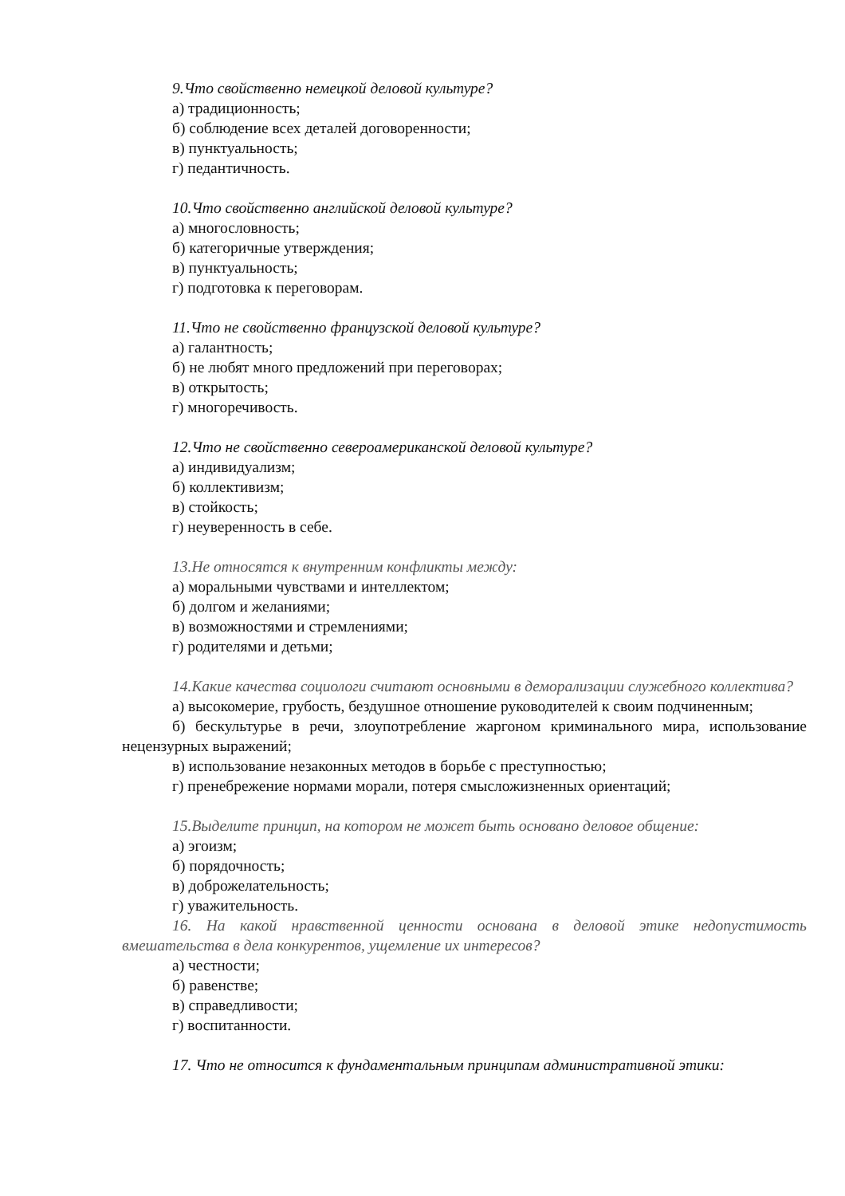9.Что свойственно немецкой деловой культуре?
а) традиционность;
б) соблюдение всех деталей договоренности;
в) пунктуальность;
г) педантичность.
10.Что свойственно английской деловой культуре?
а) многословность;
б) категоричные утверждения;
в) пунктуальность;
г) подготовка к переговорам.
11.Что не свойственно французской деловой культуре?
а) галантность;
б) не любят много предложений при переговорах;
в) открытость;
г) многоречивость.
12.Что не свойственно североамериканской деловой культуре?
а) индивидуализм;
б) коллективизм;
в) стойкость;
г) неуверенность в себе.
13.Не относятся к внутренним конфликты между:
а) моральными чувствами и интеллектом;
б) долгом и желаниями;
в) возможностями и стремлениями;
г) родителями и детьми;
14.Какие качества социологи считают основными в деморализации служебного коллектива?
а) высокомерие, грубость, бездушное отношение руководителей к своим подчиненным;
б) бескультурье в речи, злоупотребление жаргоном криминального мира, использование нецензурных выражений;
в) использование незаконных методов в борьбе с преступностью;
г) пренебрежение нормами морали, потеря смысложизненных ориентаций;
15.Выделите принцип, на котором не может быть основано деловое общение:
а) эгоизм;
б) порядочность;
в) доброжелательность;
г) уважительность.
16. На какой нравственной ценности основана в деловой этике недопустимость вмешательства в дела конкурентов, ущемление их интересов?
а) честности;
б) равенстве;
в) справедливости;
г) воспитанности.
17. Что не относится к фундаментальным принципам административной этики: